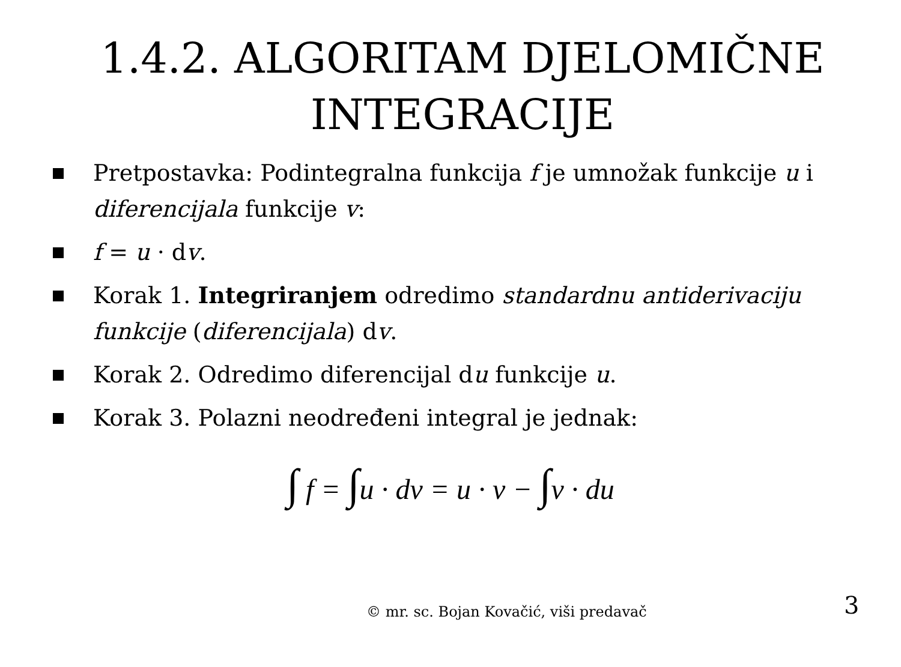1.4.2. ALGORITAM DJELOMIČNE INTEGRACIJE
Pretpostavka: Podintegralna funkcija f je umnožak funkcije u i diferencijala funkcije v:
f = u · dv.
Korak 1. Integriranjem odredimo standardnu antiderivaciju funkcije (diferencijala) dv.
Korak 2. Odredimo diferencijal du funkcije u.
Korak 3. Polazni neodređeni integral je jednak:
∫ f = ∫u · dv = u · v − ∫v · du
© mr. sc. Bojan Kovačić, viši predavač
3